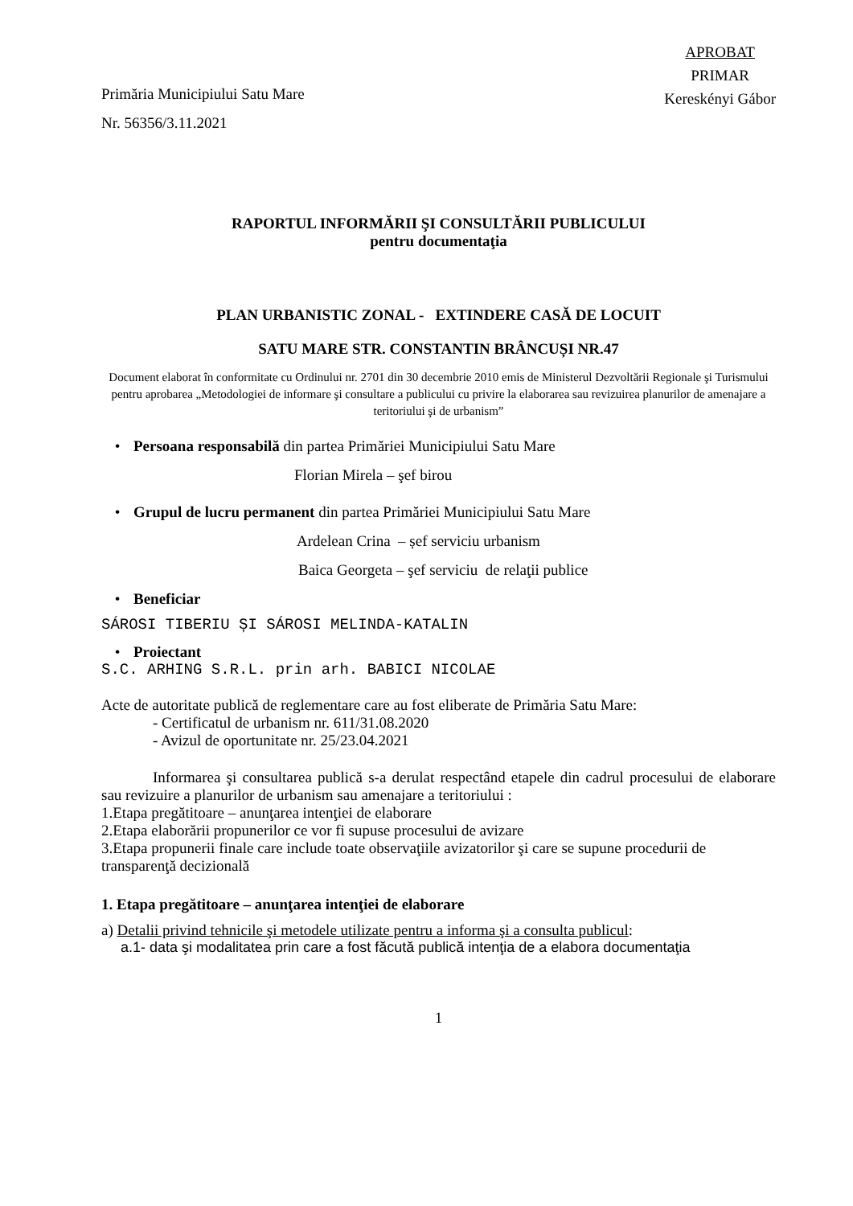Primăria Municipiului Satu Mare
Nr. 56356/3.11.2021
APROBAT
PRIMAR
Kereskényi Gábor
RAPORTUL INFORMĂRII ŞI CONSULTĂRII PUBLICULUI
pentru documentaţia
PLAN URBANISTIC ZONAL - EXTINDERE CASĂ DE LOCUIT
SATU MARE STR. CONSTANTIN BRÂNCUȘI NR.47
Document elaborat în conformitate cu Ordinului nr. 2701 din 30 decembrie 2010 emis de Ministerul Dezvoltării Regionale şi Turismului pentru aprobarea „Metodologiei de informare şi consultare a publicului cu privire la elaborarea sau revizuirea planurilor de amenajare a teritoriului şi de urbanism”
• Persoana responsabilă din partea Primăriei Municipiului Satu Mare
Florian Mirela – şef birou
• Grupul de lucru permanent din partea Primăriei Municipiului Satu Mare
Ardelean Crina – șef serviciu urbanism
Baica Georgeta – şef serviciu de relaţii publice
• Beneficiar
SÁROSI TIBERIU ȘI SÁROSI MELINDA-KATALIN
• Proiectant
S.C. ARHING S.R.L. prin arh. BABICI NICOLAE
Acte de autoritate publică de reglementare care au fost eliberate de Primăria Satu Mare:
- Certificatul de urbanism nr. 611/31.08.2020
- Avizul de oportunitate nr. 25/23.04.2021
Informarea şi consultarea publică s-a derulat respectând etapele din cadrul procesului de elaborare sau revizuire a planurilor de urbanism sau amenajare a teritoriului :
1.Etapa pregătitoare – anunţarea intenţiei de elaborare
2.Etapa elaborării propunerilor ce vor fi supuse procesului de avizare
3.Etapa propunerii finale care include toate observaţiile avizatorilor şi care se supune procedurii de transparenţă decizională
1. Etapa pregătitoare – anunţarea intenţiei de elaborare
a) Detalii privind tehnicile şi metodele utilizate pentru a informa şi a consulta publicul:
a.1- data şi modalitatea prin care a fost făcută publică intenţia de a elabora documentaţia
1